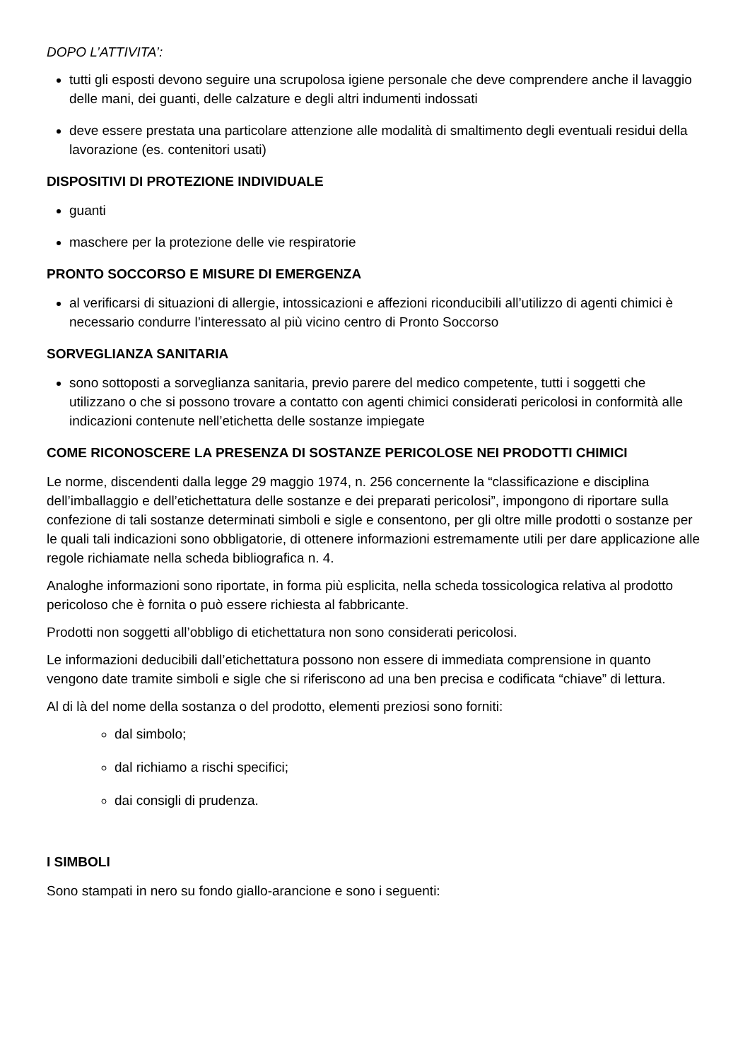DOPO L’ATTIVITA’:
tutti gli esposti devono seguire una scrupolosa igiene personale che deve comprendere anche il lavaggio delle mani, dei guanti, delle calzature e degli altri indumenti indossati
deve essere prestata una particolare attenzione alle modalità di smaltimento degli eventuali residui della lavorazione (es. contenitori usati)
DISPOSITIVI DI PROTEZIONE INDIVIDUALE
guanti
maschere per la protezione delle vie respiratorie
PRONTO SOCCORSO E MISURE DI EMERGENZA
al verificarsi di situazioni di allergie, intossicazioni e affezioni riconducibili all’utilizzo di agenti chimici è necessario condurre l’interessato al più vicino centro di Pronto Soccorso
SORVEGLIANZA SANITARIA
sono sottoposti a sorveglianza sanitaria, previo parere del medico competente, tutti i soggetti che utilizzano o che si possono trovare a contatto con agenti chimici considerati pericolosi in conformità alle indicazioni contenute nell’etichetta delle sostanze impiegate
COME RICONOSCERE LA PRESENZA DI SOSTANZE PERICOLOSE NEI PRODOTTI CHIMICI
Le norme, discendenti dalla legge 29 maggio 1974, n. 256 concernente la “classificazione e disciplina dell’imballaggio e dell’etichettatura delle sostanze e dei preparati pericolosi”, impongono di riportare sulla confezione di tali sostanze determinati simboli e sigle e consentono, per gli oltre mille prodotti o sostanze per le quali tali indicazioni sono obbligatorie, di ottenere informazioni estremamente utili per dare applicazione alle regole richiamate nella scheda bibliografica n. 4.
Analoghe informazioni sono riportate, in forma più esplicita, nella scheda tossicologica relativa al prodotto pericoloso che è fornita o può essere richiesta al fabbricante.
Prodotti non soggetti all’obbligo di etichettatura non sono considerati pericolosi.
Le informazioni deducibili dall’etichettatura possono non essere di immediata comprensione in quanto vengono date tramite simboli e sigle che si riferiscono ad una ben precisa e codificata “chiave” di lettura.
Al di là del nome della sostanza o del prodotto, elementi preziosi sono forniti:
dal simbolo;
dal richiamo a rischi specifici;
dai consigli di prudenza.
I SIMBOLI
Sono stampati in nero su fondo giallo-arancione e sono i seguenti: